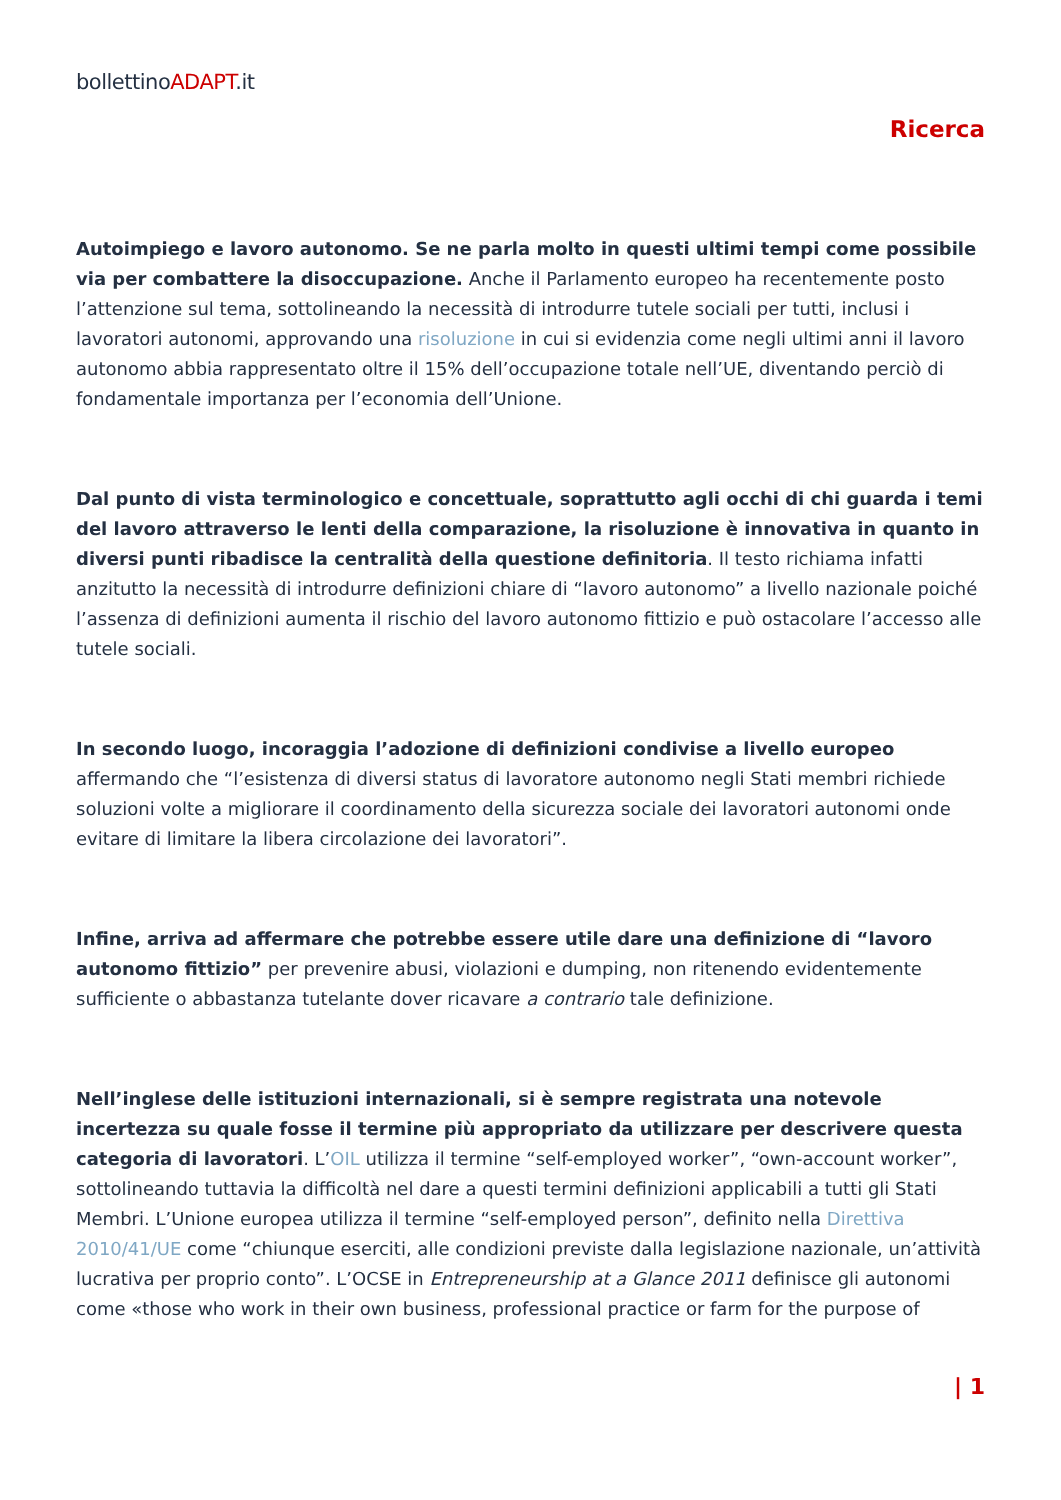bollettinoADAPT.it
Ricerca
Autoimpiego e lavoro autonomo. Se ne parla molto in questi ultimi tempi come possibile via per combattere la disoccupazione. Anche il Parlamento europeo ha recentemente posto l’attenzione sul tema, sottolineando la necessità di introdurre tutele sociali per tutti, inclusi i lavoratori autonomi, approvando una risoluzione in cui si evidenzia come negli ultimi anni il lavoro autonomo abbia rappresentato oltre il 15% dell’occupazione totale nell’UE, diventando perciò di fondamentale importanza per l’economia dell’Unione.
Dal punto di vista terminologico e concettuale, soprattutto agli occhi di chi guarda i temi del lavoro attraverso le lenti della comparazione, la risoluzione è innovativa in quanto in diversi punti ribadisce la centralità della questione definitoria. Il testo richiama infatti anzitutto la necessità di introdurre definizioni chiare di “lavoro autonomo” a livello nazionale poiché l’assenza di definizioni aumenta il rischio del lavoro autonomo fittizio e può ostacolare l’accesso alle tutele sociali.
In secondo luogo, incoraggia l’adozione di definizioni condivise a livello europeo affermando che “l’esistenza di diversi status di lavoratore autonomo negli Stati membri richiede soluzioni volte a migliorare il coordinamento della sicurezza sociale dei lavoratori autonomi onde evitare di limitare la libera circolazione dei lavoratori”.
Infine, arriva ad affermare che potrebbe essere utile dare una definizione di “lavoro autonomo fittizio” per prevenire abusi, violazioni e dumping, non ritenendo evidentemente sufficiente o abbastanza tutelante dover ricavare a contrario tale definizione.
Nell’inglese delle istituzioni internazionali, si è sempre registrata una notevole incertezza su quale fosse il termine più appropriato da utilizzare per descrivere questa categoria di lavoratori. L’OIL utilizza il termine “self-employed worker”, “own-account worker”, sottolineando tuttavia la difficoltà nel dare a questi termini definizioni applicabili a tutti gli Stati Membri. L’Unione europea utilizza il termine “self-employed person”, definito nella Direttiva 2010/41/UE come “chiunque eserciti, alle condizioni previste dalla legislazione nazionale, un’attività lucrativa per proprio conto”. L’OCSE in Entrepreneurship at a Glance 2011 definisce gli autonomi come «those who work in their own business, professional practice or farm for the purpose of
| 1